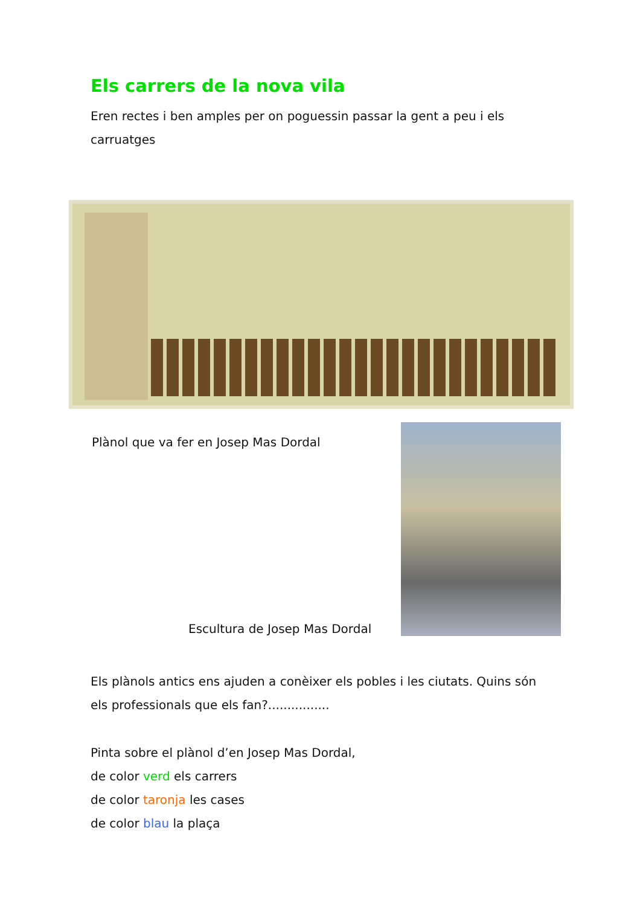Els carrers de la nova vila
Eren rectes i ben amples per on poguessin passar la gent a peu i els carruatges
Plànol que va fer en Josep Mas Dordal
Escultura de Josep Mas Dordal
Els plànols antics ens ajuden a conèixer els pobles i les ciutats. Quins són els professionals que els fan?................
Pinta sobre el plànol d’en Josep Mas Dordal,
de color verd els carrers
de color taronja les cases
de color blau la plaça